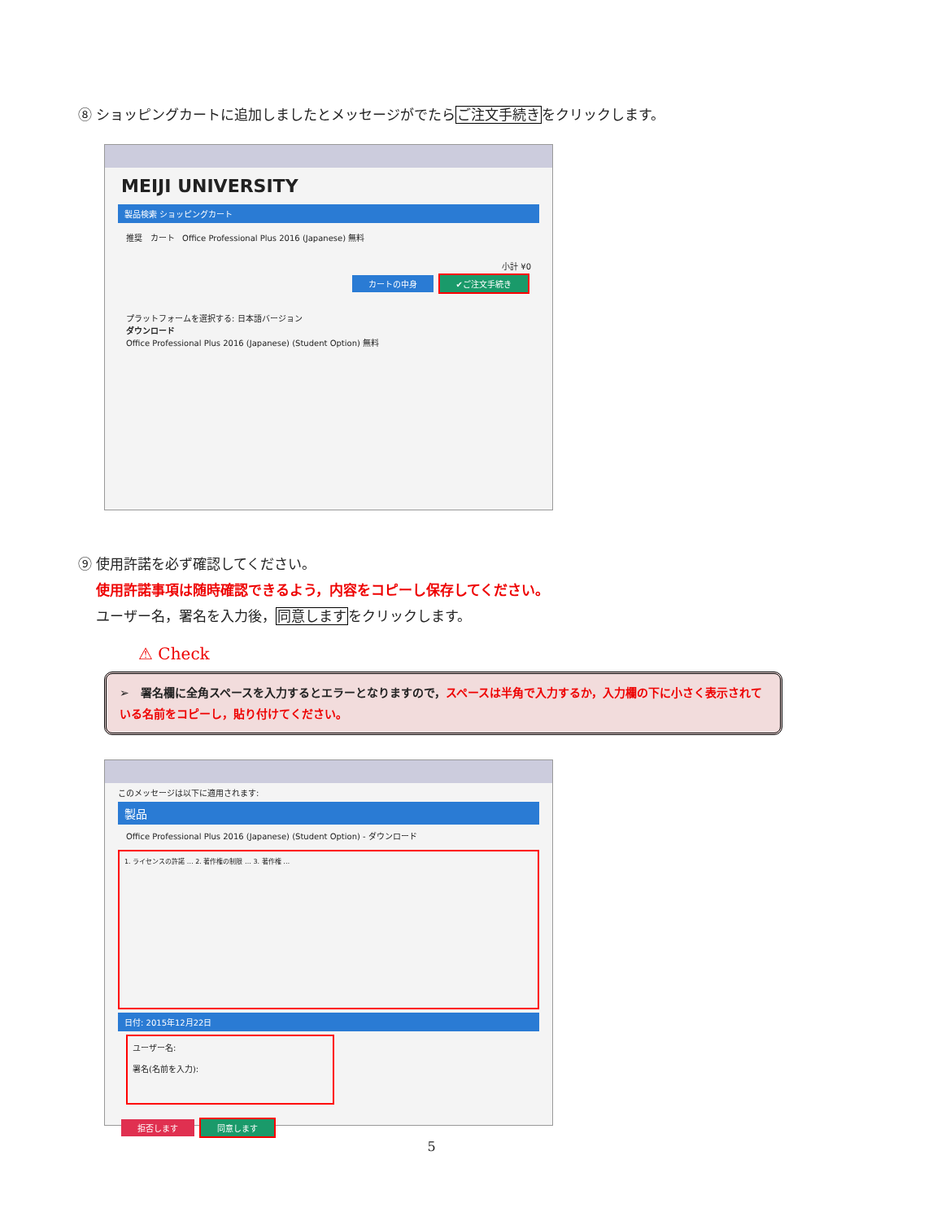⑧ ショッピングカートに追加しましたとメッセージがでたらご注文手続きをクリックします。
MEIJI UNIVERSITY
製品検索 ショッピングカート
推奨 カート Office Professional Plus 2016 (Japanese) 無料
小計 ¥0
カートの中身 ✔ご注文手続き
プラットフォームを選択する: 日本語バージョン
ダウンロード
Office Professional Plus 2016 (Japanese) (Student Option) 無料
⑨ 使用許諾を必ず確認してください。
使用許諾事項は随時確認できるよう，内容をコピーし保存してください。
ユーザー名，署名を入力後，同意しますをクリックします。
⚠ Check
➢ 署名欄に全角スペースを入力するとエラーとなりますので，スペースは半角で入力するか，入力欄の下に小さく表示されている名前をコピーし，貼り付けてください。
このメッセージは以下に適用されます:
製品
Office Professional Plus 2016 (Japanese) (Student Option) - ダウンロード
1. ライセンスの許諾 … 2. 著作権の制限 … 3. 著作権 …
日付: 2015年12月22日
ユーザー名:
署名(名前を入力):
拒否します 同意します
5